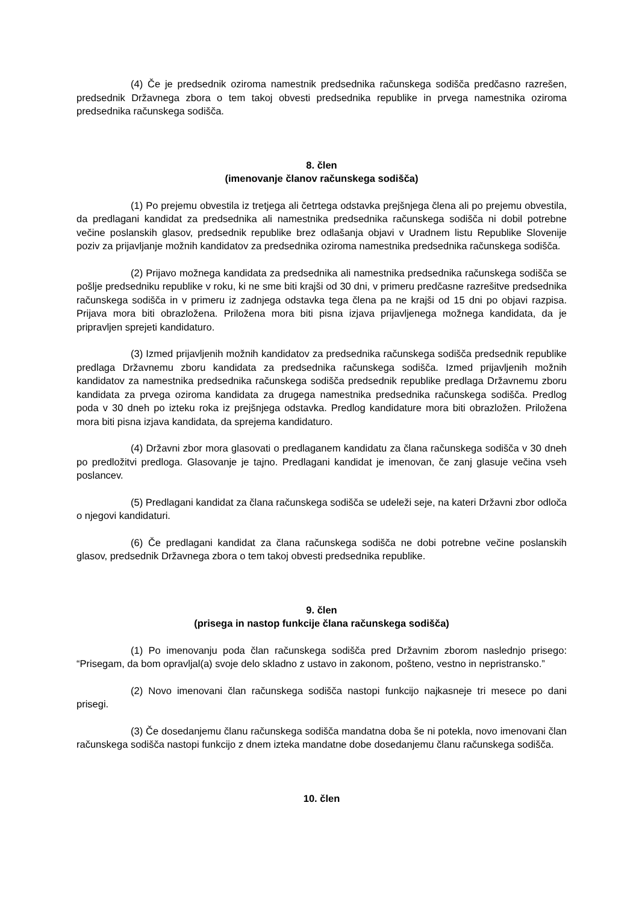(4) Če je predsednik oziroma namestnik predsednika računskega sodišča predčasno razrešen, predsednik Državnega zbora o tem takoj obvesti predsednika republike in prvega namestnika oziroma predsednika računskega sodišča.
8. člen
(imenovanje članov računskega sodišča)
(1) Po prejemu obvestila iz tretjega ali četrtega odstavka prejšnjega člena ali po prejemu obvestila, da predlagani kandidat za predsednika ali namestnika predsednika računskega sodišča ni dobil potrebne večine poslanskih glasov, predsednik republike brez odlašanja objavi v Uradnem listu Republike Slovenije poziv za prijavljanje možnih kandidatov za predsednika oziroma namestnika predsednika računskega sodišča.
(2) Prijavo možnega kandidata za predsednika ali namestnika predsednika računskega sodišča se pošlje predsedniku republike v roku, ki ne sme biti krajši od 30 dni, v primeru predčasne razrešitve predsednika računskega sodišča in v primeru iz zadnjega odstavka tega člena pa ne krajši od 15 dni po objavi razpisa. Prijava mora biti obrazložena. Priložena mora biti pisna izjava prijavljenega možnega kandidata, da je pripravljen sprejeti kandidaturo.
(3) Izmed prijavljenih možnih kandidatov za predsednika računskega sodišča predsednik republike predlaga Državnemu zboru kandidata za predsednika računskega sodišča. Izmed prijavljenih možnih kandidatov za namestnika predsednika računskega sodišča predsednik republike predlaga Državnemu zboru kandidata za prvega oziroma kandidata za drugega namestnika predsednika računskega sodišča. Predlog poda v 30 dneh po izteku roka iz prejšnjega odstavka. Predlog kandidature mora biti obrazložen. Priložena mora biti pisna izjava kandidata, da sprejema kandidaturo.
(4) Državni zbor mora glasovati o predlaganem kandidatu za člana računskega sodišča v 30 dneh po predložitvi predloga. Glasovanje je tajno. Predlagani kandidat je imenovan, če zanj glasuje večina vseh poslancev.
(5) Predlagani kandidat za člana računskega sodišča se udeleži seje, na kateri Državni zbor odloča o njegovi kandidaturi.
(6) Če predlagani kandidat za člana računskega sodišča ne dobi potrebne večine poslanskih glasov, predsednik Državnega zbora o tem takoj obvesti predsednika republike.
9. člen
(prisega in nastop funkcije člana računskega sodišča)
(1) Po imenovanju poda član računskega sodišča pred Državnim zborom naslednjo prisego: “Prisegam, da bom opravljal(a) svoje delo skladno z ustavo in zakonom, pošteno, vestno in nepristransko.”
(2) Novo imenovani član računskega sodišča nastopi funkcijo najkasneje tri mesece po dani prisegi.
(3) Če dosedanjemu članu računskega sodišča mandatna doba še ni potekla, novo imenovani član računskega sodišča nastopi funkcijo z dnem izteka mandatne dobe dosedanjemu članu računskega sodišča.
10. člen